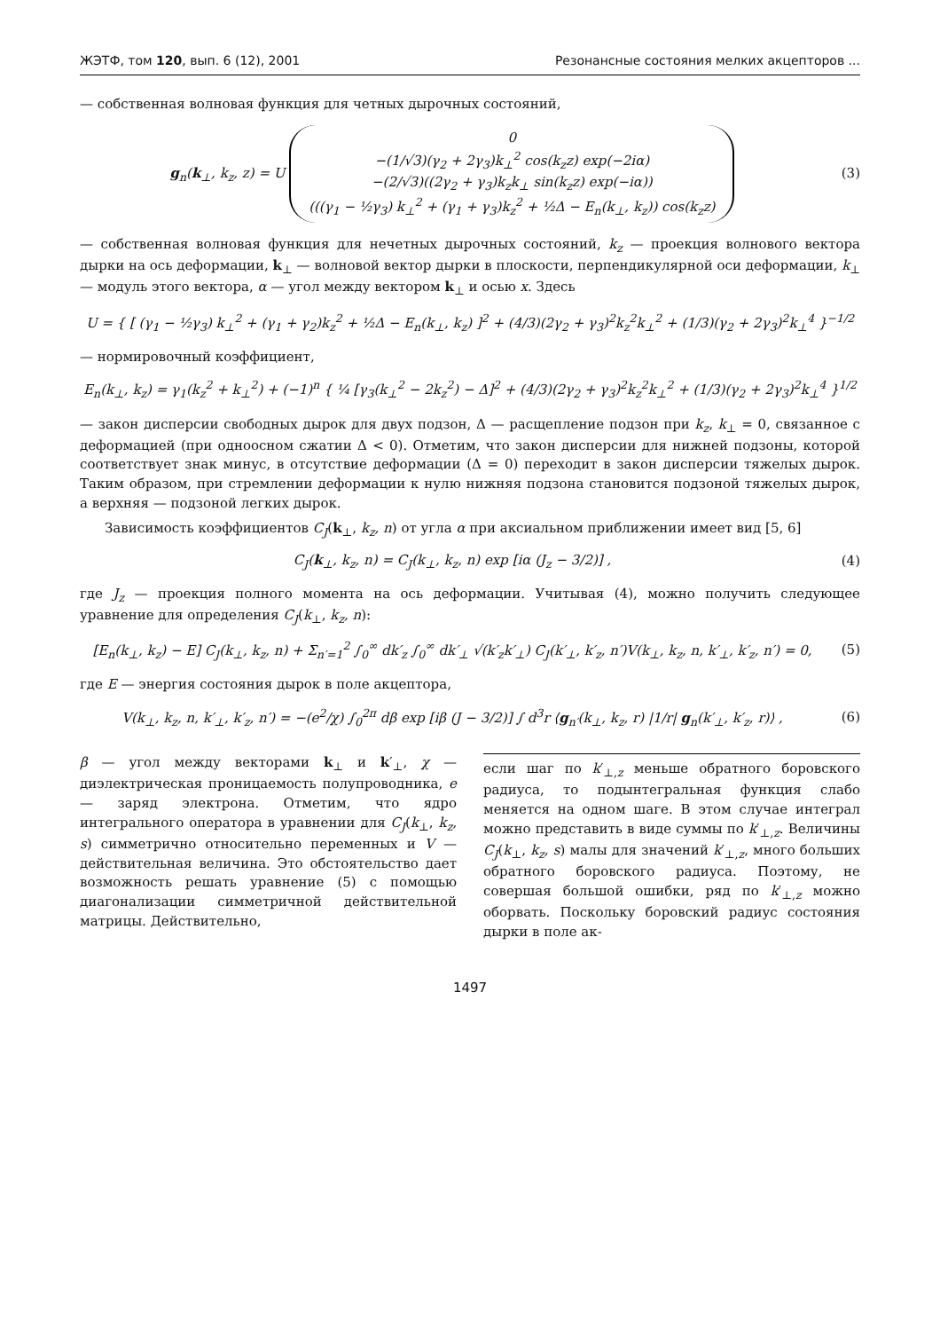ЖЭТФ, том 120, вып. 6 (12), 2001 Резонансные состояния мелких акцепторов ...
— собственная волновая функция для четных дырочных состояний,
g<sub>n</sub>(k<sub>⊥</sub>, k<sub>z</sub>, z) = U 0
−(1/√3)(γ<sub>2</sub> + 2γ<sub>3</sub>)k<sub>⊥</sub><sup>2</sup> cos(k<sub>z</sub>z) exp(−2iα)
−(2/√3)((2γ<sub>2</sub> + γ<sub>3</sub>)k<sub>z</sub>k<sub>⊥</sub> sin(k<sub>z</sub>z) exp(−iα))
(((γ<sub>1</sub> − ½γ<sub>3</sub>) k<sub>⊥</sub><sup>2</sup> + (γ<sub>1</sub> + γ<sub>3</sub>)k<sub>z</sub><sup>2</sup> + ½Δ − E<sub>n</sub>(k<sub>⊥</sub>, k<sub>z</sub>)) cos(k<sub>z</sub>z)
(3)
— собственная волновая функция для нечетных дырочных состояний, k<sub>z</sub> — проекция волнового вектора дырки на ось деформации, k<sub>⊥</sub> — волновой вектор дырки в плоскости, перпендикулярной оси деформации, k<sub>⊥</sub> — модуль этого вектора, α — угол между вектором k<sub>⊥</sub> и осью x. Здесь
U = { [ (γ<sub>1</sub> − ½γ<sub>3</sub>) k<sub>⊥</sub><sup>2</sup> + (γ<sub>1</sub> + γ<sub>2</sub>)k<sub>z</sub><sup>2</sup> + ½Δ − E<sub>n</sub>(k<sub>⊥</sub>, k<sub>z</sub>) ]<sup>2</sup> + (4/3)(2γ<sub>2</sub> + γ<sub>3</sub>)<sup>2</sup>k<sub>z</sub><sup>2</sup>k<sub>⊥</sub><sup>2</sup> + (1/3)(γ<sub>2</sub> + 2γ<sub>3</sub>)<sup>2</sup>k<sub>⊥</sub><sup>4</sup> }<sup>−1/2</sup>
— нормировочный коэффициент,
E<sub>n</sub>(k<sub>⊥</sub>, k<sub>z</sub>) = γ<sub>1</sub>(k<sub>z</sub><sup>2</sup> + k<sub>⊥</sub><sup>2</sup>) + (−1)<sup>n</sup> { ¼ [γ<sub>3</sub>(k<sub>⊥</sub><sup>2</sup> − 2k<sub>z</sub><sup>2</sup>) − Δ]<sup>2</sup> + (4/3)(2γ<sub>2</sub> + γ<sub>3</sub>)<sup>2</sup>k<sub>z</sub><sup>2</sup>k<sub>⊥</sub><sup>2</sup> + (1/3)(γ<sub>2</sub> + 2γ<sub>3</sub>)<sup>2</sup>k<sub>⊥</sub><sup>4</sup> }<sup>1/2</sup>
— закон дисперсии свободных дырок для двух подзон, Δ — расщепление подзон при k<sub>z</sub>, k<sub>⊥</sub> = 0, связанное с деформацией (при одноосном сжатии Δ < 0). Отметим, что закон дисперсии для нижней подзоны, которой соответствует знак минус, в отсутствие деформации (Δ = 0) переходит в закон дисперсии тяжелых дырок. Таким образом, при стремлении деформации к нулю нижняя подзона становится подзоной тяжелых дырок, а верхняя — подзоной легких дырок.
Зависимость коэффициентов C<sub>J</sub>(k<sub>⊥</sub>, k<sub>z</sub>, n) от угла α при аксиальном приближении имеет вид [5, 6]
C<sub>J</sub>(k<sub>⊥</sub>, k<sub>z</sub>, n) = C<sub>J</sub>(k<sub>⊥</sub>, k<sub>z</sub>, n) exp [iα (J<sub>z</sub> − 3/2)] ,
(4)
где J<sub>z</sub> — проекция полного момента на ось деформации. Учитывая (4), можно получить следующее уравнение для определения C<sub>J</sub>(k<sub>⊥</sub>, k<sub>z</sub>, n):
[E<sub>n</sub>(k<sub>⊥</sub>, k<sub>z</sub>) − E] C<sub>J</sub>(k<sub>⊥</sub>, k<sub>z</sub>, n) + Σ<sub>n′=1</sub><sup>2</sup> ∫<sub>0</sub><sup>∞</sup> dk′<sub>z</sub> ∫<sub>0</sub><sup>∞</sup> dk′<sub>⊥</sub> √(k′<sub>z</sub>k′<sub>⊥</sub>) C<sub>J</sub>(k′<sub>⊥</sub>, k′<sub>z</sub>, n′)V(k<sub>⊥</sub>, k<sub>z</sub>, n, k′<sub>⊥</sub>, k′<sub>z</sub>, n′) = 0,
(5)
где E — энергия состояния дырок в поле акцептора,
V(k<sub>⊥</sub>, k<sub>z</sub>, n, k′<sub>⊥</sub>, k′<sub>z</sub>, n′) = −(e<sup>2</sup>/χ) ∫<sub>0</sub><sup>2π</sup> dβ exp [iβ (J − 3/2)] ∫ d<sup>3</sup>r ⟨g<sub>n′</sub>(k<sub>⊥</sub>, k<sub>z</sub>, r) |1/r| g<sub>n</sub>(k′<sub>⊥</sub>, k′<sub>z</sub>, r)⟩ ,
(6)
β — угол между векторами k<sub>⊥</sub> и k′<sub>⊥</sub>, χ — диэлектрическая проницаемость полупроводника, e — заряд электрона. Отметим, что ядро интегрального оператора в уравнении для C<sub>J</sub>(k<sub>⊥</sub>, k<sub>z</sub>, s) симметрично относительно переменных и V — действительная величина. Это обстоятельство дает возможность решать уравнение (5) с помощью диагонализации симметричной действительной матрицы. Действительно,
если шаг по k′<sub>⊥,z</sub> меньше обратного боровского радиуса, то подынтегральная функция слабо меняется на одном шаге. В этом случае интеграл можно представить в виде суммы по k′<sub>⊥,z</sub>. Величины C<sub>J</sub>(k<sub>⊥</sub>, k<sub>z</sub>, s) малы для значений k′<sub>⊥,z</sub>, много больших обратного боровского радиуса. Поэтому, не совершая большой ошибки, ряд по k′<sub>⊥,z</sub> можно оборвать. Поскольку боровский радиус состояния дырки в поле ак-
1497